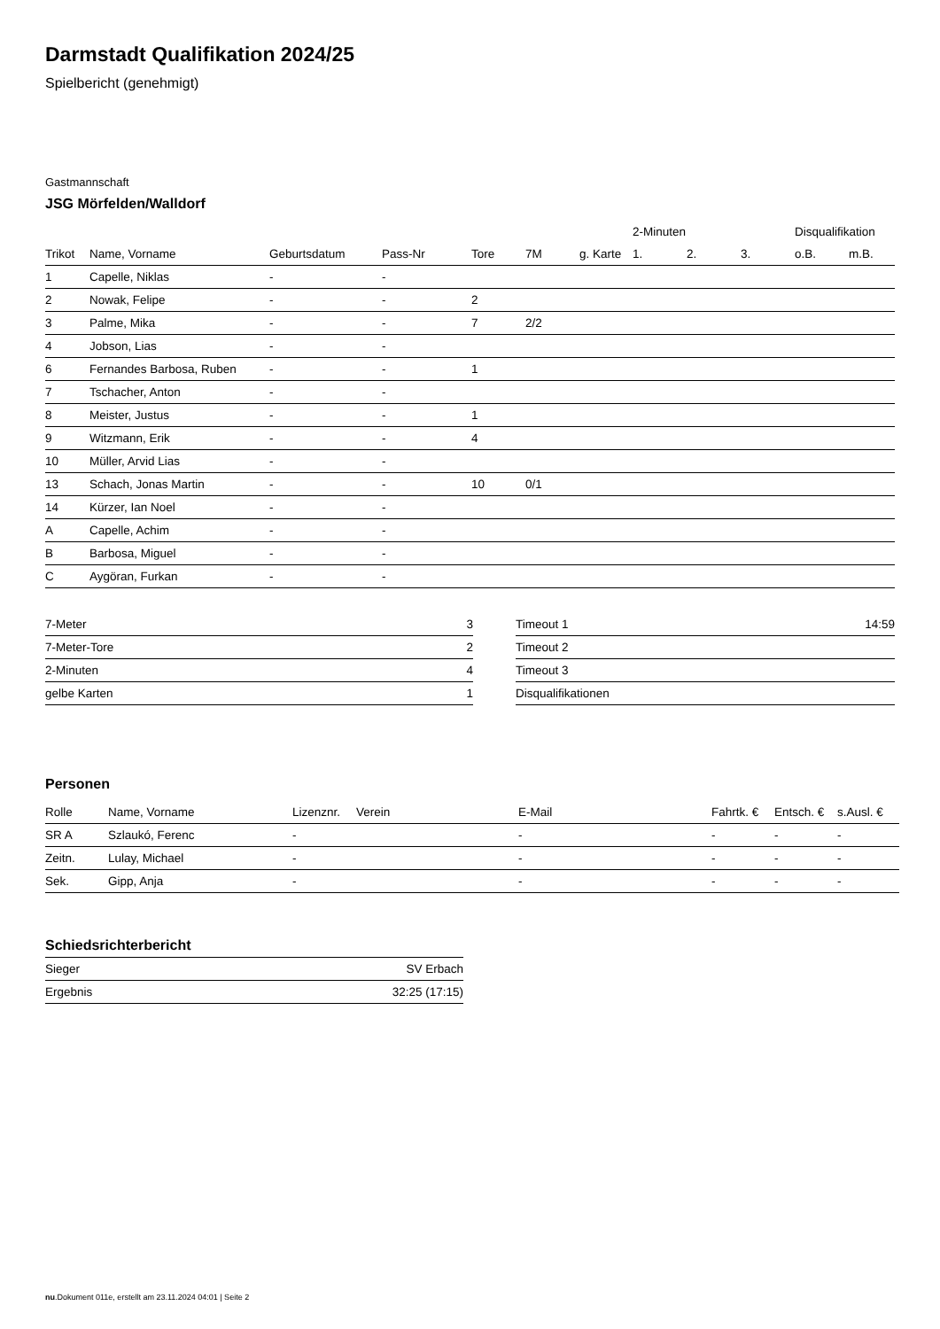Darmstadt Qualifikation 2024/25
Spielbericht (genehmigt)
Gastmannschaft
JSG Mörfelden/Walldorf
| | | | | | | | 2-Minuten | | | Disqualifikation | |
| --- | --- | --- | --- | --- | --- | --- | --- | --- | --- | --- | --- |
| Trikot | Name, Vorname | Geburtsdatum | Pass-Nr | Tore | 7M | g. Karte | 1. | 2. | 3. | o.B. | m.B. |
| 1 | Capelle, Niklas | - | - | | | | | | | | |
| 2 | Nowak, Felipe | - | - | 2 | | | | | | | |
| 3 | Palme, Mika | - | - | 7 | 2/2 | | | | | | |
| 4 | Jobson, Lias | - | - | | | | | | | | |
| 6 | Fernandes Barbosa, Ruben | - | - | 1 | | | | | | | |
| 7 | Tschacher, Anton | - | - | | | | | | | | |
| 8 | Meister, Justus | - | - | 1 | | | | | | | |
| 9 | Witzmann, Erik | - | - | 4 | | | | | | | |
| 10 | Müller, Arvid Lias | - | - | | | | | | | | |
| 13 | Schach, Jonas Martin | - | - | 10 | 0/1 | | | | | | |
| 14 | Kürzer, Ian Noel | - | - | | | | | | | | |
| A | Capelle, Achim | - | - | | | | | | | | |
| B | Barbosa, Miguel | - | - | | | | | | | | |
| C | Aygöran, Furkan | - | - | | | | | | | | |
| 7-Meter | 3 |
| 7-Meter-Tore | 2 |
| 2-Minuten | 4 |
| gelbe Karten | 1 |
| Timeout 1 | 14:59 |
| Timeout 2 | |
| Timeout 3 | |
| Disqualifikationen | |
Personen
| Rolle | Name, Vorname | Lizenznr. | Verein | E-Mail | Fahrtk. € | Entsch. € | s.Ausl. € |
| --- | --- | --- | --- | --- | --- | --- | --- |
| SR A | Szlaukó, Ferenc | - | | - | - | - | - |
| Zeitn. | Lulay, Michael | - | | - | - | - | - |
| Sek. | Gipp, Anja | - | | - | - | - | - |
Schiedsrichterbericht
| Sieger | SV Erbach |
| Ergebnis | 32:25 (17:15) |
nu.Dokument 011e, erstellt am 23.11.2024 04:01 | Seite 2